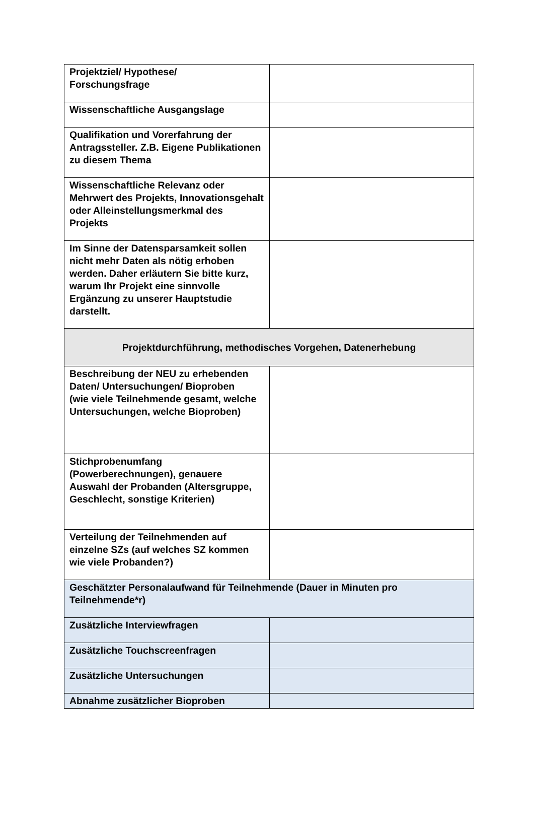| Projektziel/ Hypothese/ Forschungsfrage | |
| Wissenschaftliche Ausgangslage | |
| Qualifikation und Vorerfahrung der Antragssteller. Z.B. Eigene Publikationen zu diesem Thema | |
| Wissenschaftliche Relevanz oder Mehrwert des Projekts, Innovationsgehalt oder Alleinstellungsmerkmal des Projekts | |
| Im Sinne der Datensparsamkeit sollen nicht mehr Daten als nötig erhoben werden. Daher erläutern Sie bitte kurz, warum Ihr Projekt eine sinnvolle Ergänzung zu unserer Hauptstudie darstellt. | |
| Projektdurchführung, methodisches Vorgehen, Datenerhebung | |
| Beschreibung der NEU zu erhebenden Daten/ Untersuchungen/ Bioproben (wie viele Teilnehmende gesamt, welche Untersuchungen, welche Bioproben) | |
| Stichprobenumfang (Powerberechnungen), genauere Auswahl der Probanden (Altersgruppe, Geschlecht, sonstige Kriterien) | |
| Verteilung der Teilnehmenden auf einzelne SZs (auf welches SZ kommen wie viele Probanden?) | |
| Geschätzter Personalaufwand für Teilnehmende (Dauer in Minuten pro Teilnehmende*r) | |
| Zusätzliche Interviewfragen | |
| Zusätzliche Touchscreenfragen | |
| Zusätzliche Untersuchungen | |
| Abnahme zusätzlicher Bioproben | |